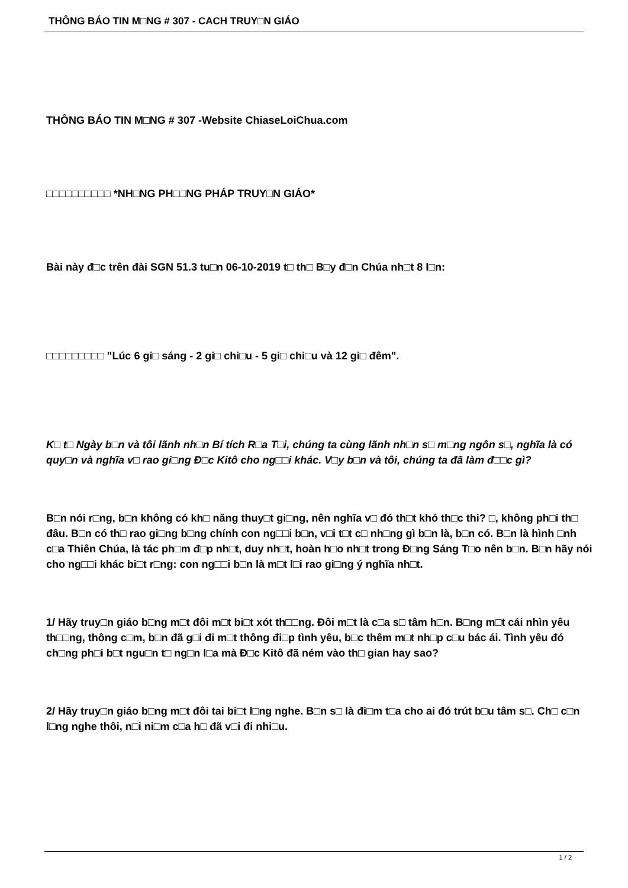THÔNG BÁO TIN M□NG # 307 - CACH TRUY□N GIÁO
THÔNG BÁO TIN M□NG # 307 -Website ChiaseLoiChua.com
□□□□□□□□□□ *NH□NG PH□□NG PHÁP TRUY□N GIÁO*
Bài này đ□c trên đài SGN 51.3 tu□n 06-10-2019 t□ th□ B□y đ□n Chúa nh□t 8 l□n:
□□□□□□□□□ "Lúc 6 gi□ sáng - 2 gi□ chi□u - 5 gi□ chi□u và 12 gi□ đêm".
K□ t□ Ngày b□n và tôi lãnh nh□n Bí tích R□a T□i, chúng ta cùng lãnh nh□n s□ m□ng ngôn s□, nghĩa là có quy□n và nghĩa v□ rao gi□ng Đ□c Kitô cho ng□□i khác. V□y b□n và tôi, chúng ta đã làm đ□□c gì?
B□n nói r□ng, b□n không có kh□ năng thuy□t gi□ng, nên nghĩa v□ đó th□t khó th□c thi? □, không ph□i th□ đâu. B□n có th□ rao gi□ng b□ng chính con ng□□i b□n, v□i t□t c□ nh□ng gì b□n là, b□n có. B□n là hình □nh c□a Thiên Chúa, là tác ph□m đ□p nh□t, duy nh□t, hoàn h□o nh□t trong Đ□ng Sáng T□o nên b□n. B□n hãy nói cho ng□□i khác bi□t r□ng: con ng□□i b□n là m□t l□i rao gi□ng ý nghĩa nh□t.
1/ Hãy truy□n giáo b□ng m□t đôi m□t bi□t xót th□□ng. Đôi m□t là c□a s□ tâm h□n. B□ng m□t cái nhìn yêu th□□ng, thông c□m, b□n đã g□i đi m□t thông đi□p tình yêu, b□c thêm m□t nh□p c□u bác ái. Tình yêu đó ch□ng ph□i b□t ngu□n t□ ng□n l□a mà Đ□c Kitô đã ném vào th□ gian hay sao?
2/ Hãy truy□n giáo b□ng m□t đôi tai bi□t l□ng nghe. B□n s□ là đi□m t□a cho ai đó trút b□u tâm s□. Ch□ c□n l□ng nghe thôi, n□i ni□m c□a h□ đã v□i đi nhi□u.
1 / 2